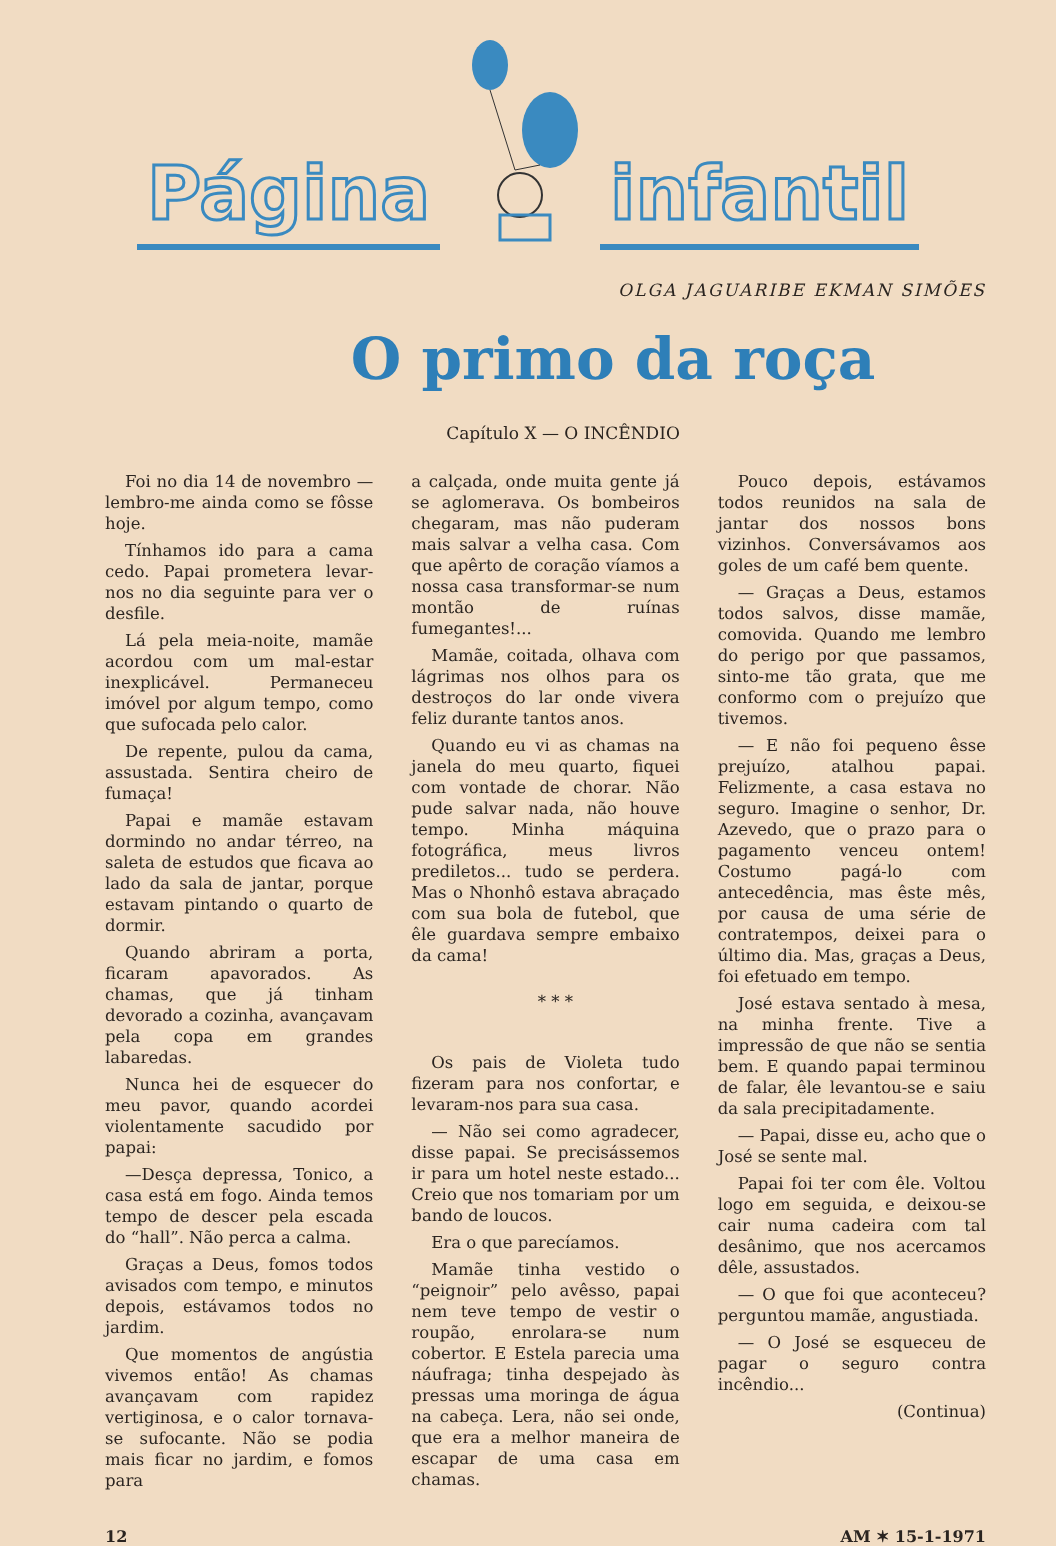Página infantil
OLGA JAGUARIBE EKMAN SIMÕES
O primo da roça
Capítulo X — O INCÊNDIO
Foi no dia 14 de novembro — lembro-me ainda como se fôsse hoje.
Tínhamos ido para a cama cedo. Papai prometera levar-nos no dia seguinte para ver o desfile.
Lá pela meia-noite, mamãe acordou com um mal-estar inexplicável. Permaneceu imóvel por algum tempo, como que sufocada pelo calor.
De repente, pulou da cama, assustada. Sentira cheiro de fumaça!
Papai e mamãe estavam dormindo no andar térreo, na saleta de estudos que ficava ao lado da sala de jantar, porque estavam pintando o quarto de dormir.
Quando abriram a porta, ficaram apavorados. As chamas, que já tinham devorado a cozinha, avançavam pela copa em grandes labaredas.
Nunca hei de esquecer do meu pavor, quando acordei violentamente sacudido por papai:
—Desça depressa, Tonico, a casa está em fogo. Ainda temos tempo de descer pela escada do “hall”. Não perca a calma.
Graças a Deus, fomos todos avisados com tempo, e minutos depois, estávamos todos no jardim.
Que momentos de angústia vivemos então! As chamas avançavam com rapidez vertiginosa, e o calor tornava-se sufocante. Não se podia mais ficar no jardim, e fomos para
a calçada, onde muita gente já se aglomerava. Os bombeiros chegaram, mas não puderam mais salvar a velha casa. Com que apêrto de coração víamos a nossa casa transformar-se num montão de ruínas fumegantes!...
Mamãe, coitada, olhava com lágrimas nos olhos para os destroços do lar onde vivera feliz durante tantos anos.
Quando eu vi as chamas na janela do meu quarto, fiquei com vontade de chorar. Não pude salvar nada, não houve tempo. Minha máquina fotográfica, meus livros prediletos... tudo se perdera. Mas o Nhonhô estava abraçado com sua bola de futebol, que êle guardava sempre embaixo da cama!
* * *
Os pais de Violeta tudo fizeram para nos confortar, e levaram-nos para sua casa.
— Não sei como agradecer, disse papai. Se precisássemos ir para um hotel neste estado... Creio que nos tomariam por um bando de loucos.
Era o que parecíamos.
Mamãe tinha vestido o “peignoir” pelo avêsso, papai nem teve tempo de vestir o roupão, enrolara-se num cobertor. E Estela parecia uma náufraga; tinha despejado às pressas uma moringa de água na cabeça. Lera, não sei onde, que era a melhor maneira de escapar de uma casa em chamas.
Pouco depois, estávamos todos reunidos na sala de jantar dos nossos bons vizinhos. Conversávamos aos goles de um café bem quente.
— Graças a Deus, estamos todos salvos, disse mamãe, comovida. Quando me lembro do perigo por que passamos, sinto-me tão grata, que me conformo com o prejuízo que tivemos.
— E não foi pequeno êsse prejuízo, atalhou papai. Felizmente, a casa estava no seguro. Imagine o senhor, Dr. Azevedo, que o prazo para o pagamento venceu ontem! Costumo pagá-lo com antecedência, mas êste mês, por causa de uma série de contratempos, deixei para o último dia. Mas, graças a Deus, foi efetuado em tempo.
José estava sentado à mesa, na minha frente. Tive a impressão de que não se sentia bem. E quando papai terminou de falar, êle levantou-se e saiu da sala precipitadamente.
— Papai, disse eu, acho que o José se sente mal.
Papai foi ter com êle. Voltou logo em seguida, e deixou-se cair numa cadeira com tal desânimo, que nos acercamos dêle, assustados.
— O que foi que aconteceu? perguntou mamãe, angustiada.
— O José se esqueceu de pagar o seguro contra incêndio...
(Continua)
12 AM ✶ 15-1-1971